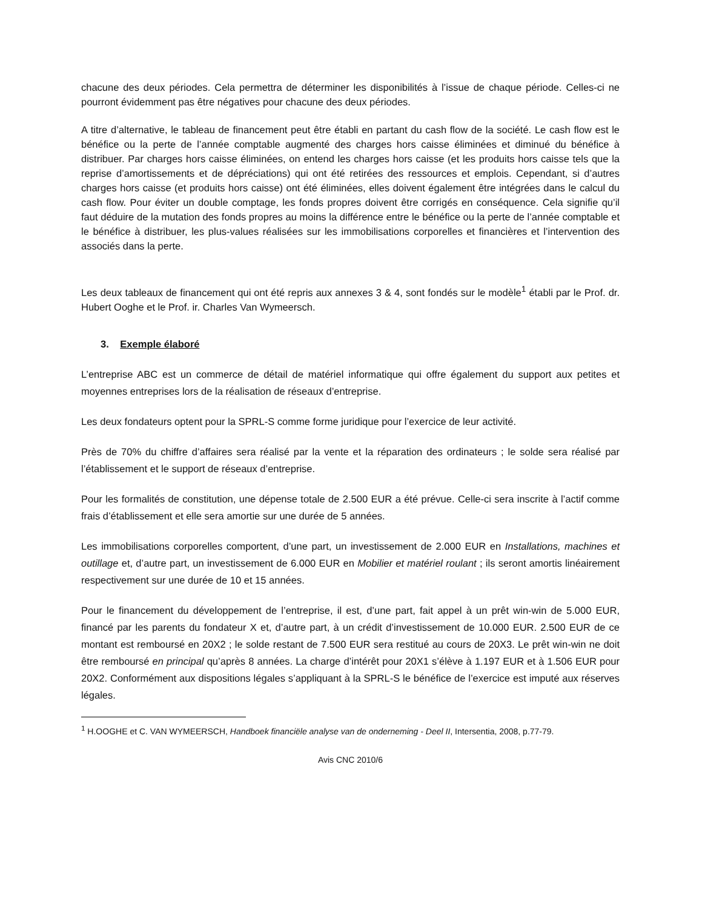chacune des deux périodes. Cela permettra de déterminer les disponibilités à l’issue de chaque période. Celles-ci ne pourront évidemment pas être négatives pour chacune des deux périodes.
A titre d’alternative, le tableau de financement peut être établi en partant du cash flow de la société. Le cash flow est le bénéfice ou la perte de l’année comptable augmenté des charges hors caisse éliminées et diminué du bénéfice à distribuer. Par charges hors caisse éliminées, on entend les charges hors caisse (et les produits hors caisse tels que la reprise d’amortissements et de dépréciations) qui ont été retirées des ressources et emplois. Cependant, si d’autres charges hors caisse (et produits hors caisse) ont été éliminées, elles doivent également être intégrées dans le calcul du cash flow. Pour éviter un double comptage, les fonds propres doivent être corrigés en conséquence. Cela signifie qu’il faut déduire de la mutation des fonds propres au moins la différence entre le bénéfice ou la perte de l’année comptable et le bénéfice à distribuer, les plus-values réalisées sur les immobilisations corporelles et financières et l’intervention des associés dans la perte.
Les deux tableaux de financement qui ont été repris aux annexes 3 & 4, sont fondés sur le modèle<sup>1</sup> établi par le Prof. dr. Hubert Ooghe et le Prof. ir. Charles Van Wymeersch.
3. Exemple élaboré
L’entreprise ABC est un commerce de détail de matériel informatique qui offre également du support aux petites et moyennes entreprises lors de la réalisation de réseaux d’entreprise.
Les deux fondateurs optent pour la SPRL-S comme forme juridique pour l’exercice de leur activité.
Près de 70% du chiffre d’affaires sera réalisé par la vente et la réparation des ordinateurs ; le solde sera réalisé par l’établissement et le support de réseaux d’entreprise.
Pour les formalités de constitution, une dépense totale de 2.500 EUR a été prévue. Celle-ci sera inscrite à l’actif comme frais d’établissement et elle sera amortie sur une durée de 5 années.
Les immobilisations corporelles comportent, d’une part, un investissement de 2.000 EUR en Installations, machines et outillage et, d’autre part, un investissement de 6.000 EUR en Mobilier et matériel roulant ; ils seront amortis linéairement respectivement sur une durée de 10 et 15 années.
Pour le financement du développement de l’entreprise, il est, d’une part, fait appel à un prêt win-win de 5.000 EUR, financé par les parents du fondateur X et, d’autre part, à un crédit d’investissement de 10.000 EUR. 2.500 EUR de ce montant est remboursé en 20X2 ; le solde restant de 7.500 EUR sera restitué au cours de 20X3. Le prêt win-win ne doit être remboursé en principal qu’après 8 années. La charge d’intérêt pour 20X1 s’élève à 1.197 EUR et à 1.506 EUR pour 20X2. Conformément aux dispositions légales s’appliquant à la SPRL-S le bénéfice de l’exercice est imputé aux réserves légales.
<sup>1</sup> H.OOGHE et C. VAN WYMEERSCH, Handboek financiële analyse van de onderneming - Deel II, Intersentia, 2008, p.77-79.
Avis CNC 2010/6